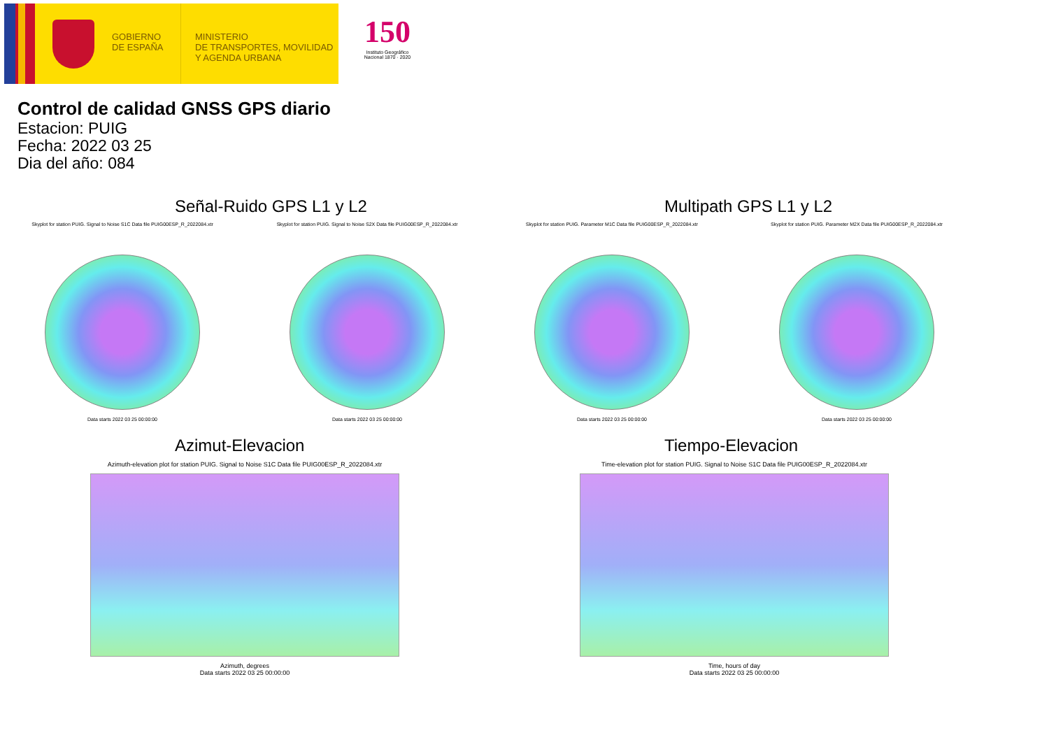GOBIERNO DE ESPAÑA
MINISTERIO
DE TRANSPORTES, MOVILIDAD
Y AGENDA URBANA
150
Instituto Geográfico Nacional 1870 · 2020
Control de calidad GNSS GPS diario
Estacion: PUIG
Fecha: 2022 03 25
Dia del año: 084
Señal-Ruido GPS L1 y L2
Skyplot for station PUIG. Signal to Noise S1C Data file PUIG00ESP_R_2022084.xtr
Data starts 2022 03 25 00:00:00
Skyplot for station PUIG. Signal to Noise S2X Data file PUIG00ESP_R_2022084.xtr
Data starts 2022 03 25 00:00:00
Multipath GPS L1 y L2
Skyplot for station PUIG. Parameter M1C Data file PUIG00ESP_R_2022084.xtr
Data starts 2022 03 25 00:00:00
Skyplot for station PUIG. Parameter M2X Data file PUIG00ESP_R_2022084.xtr
Data starts 2022 03 25 00:00:00
Azimut-Elevacion
Azimuth-elevation plot for station PUIG. Signal to Noise S1C Data file PUIG00ESP_R_2022084.xtr
Azimuth, degrees
Data starts 2022 03 25 00:00:00
Tiempo-Elevacion
Time-elevation plot for station PUIG. Signal to Noise S1C Data file PUIG00ESP_R_2022084.xtr
Time, hours of day
Data starts 2022 03 25 00:00:00